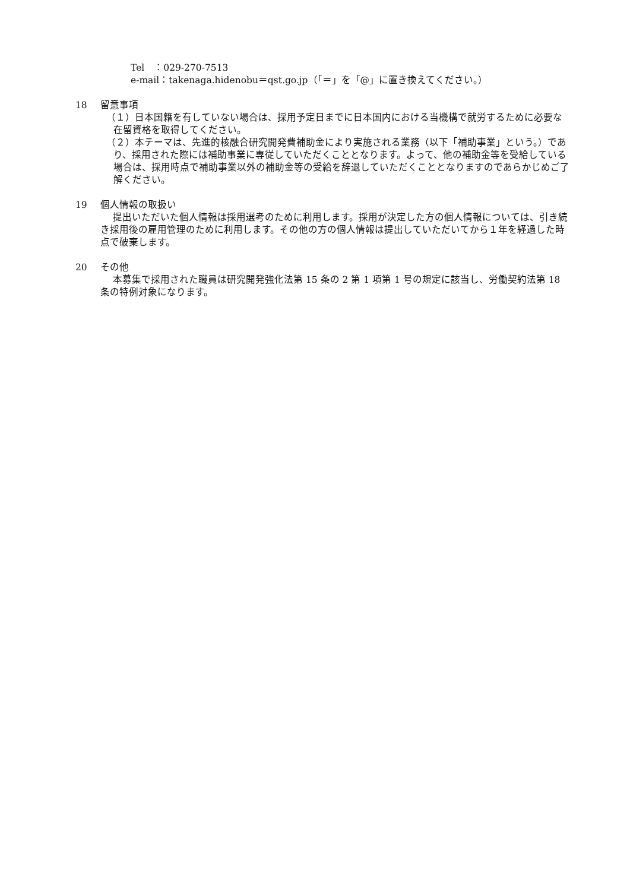Tel　：029-270-7513
e-mail：takenaga.hidenobu＝qst.go.jp（「＝」を「@」に置き換えてください。）
18 留意事項
（１）日本国籍を有していない場合は、採用予定日までに日本国内における当機構で就労するために必要な在留資格を取得してください。
（２）本テーマは、先進的核融合研究開発費補助金により実施される業務（以下「補助事業」という。）であり、採用された際には補助事業に専従していただくこととなります。よって、他の補助金等を受給している場合は、採用時点で補助事業以外の補助金等の受給を辞退していただくこととなりますのであらかじめご了解ください。
19 個人情報の取扱い
提出いただいた個人情報は採用選考のために利用します。採用が決定した方の個人情報については、引き続き採用後の雇用管理のために利用します。その他の方の個人情報は提出していただいてから１年を経過した時点で破棄します。
20 その他
本募集で採用された職員は研究開発強化法第 15 条の 2 第 1 項第 1 号の規定に該当し、労働契約法第 18 条の特例対象になります。